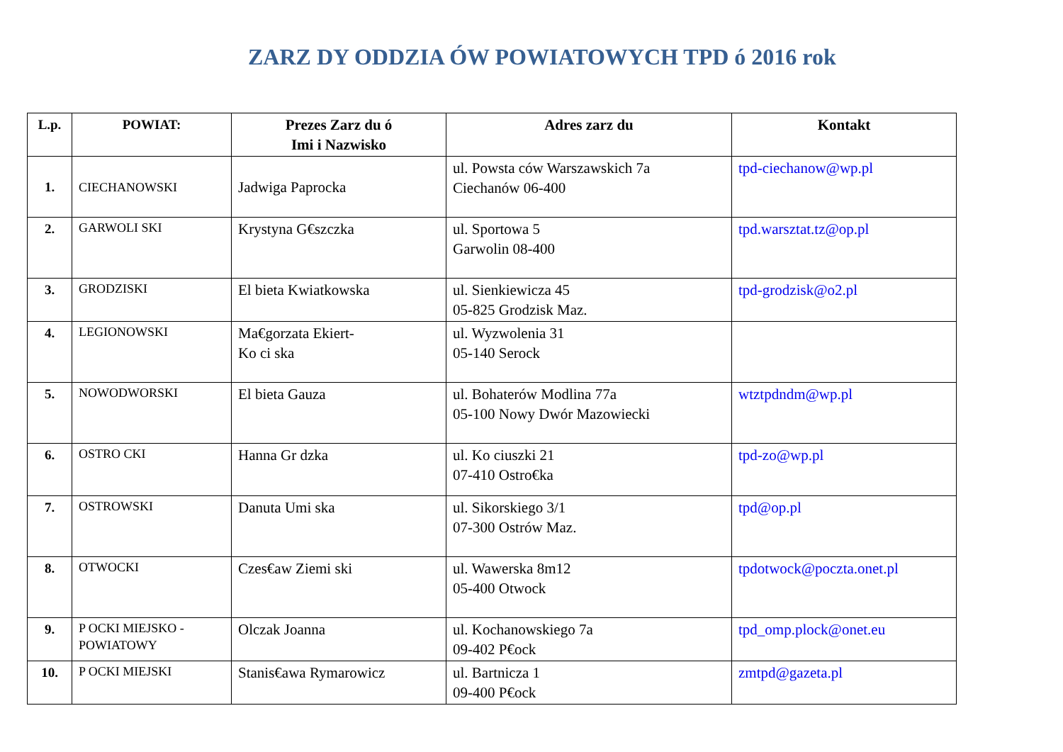ZARZ DY ODDZIA ÓW POWIATOWYCH TPD ó 2016 rok
| L.p. | POWIAT: | Prezes Zarz du ó Imi i Nazwisko | Adres zarz du | Kontakt |
| --- | --- | --- | --- | --- |
| 1. | CIECHANOWSKI | Jadwiga Paprocka | ul. Powsta ców Warszawskich 7a Ciechanów 06-400 | tpd-ciechanow@wp.pl |
| 2. | GARWOLI SKI | Krystyna G€szczka | ul. Sportowa 5 Garwolin 08-400 | tpd.warsztat.tz@op.pl |
| 3. | GRODZISKI | El bieta Kwiatkowska | ul. Sienkiewicza 45 05-825 Grodzisk Maz. | tpd-grodzisk@o2.pl |
| 4. | LEGIONOWSKI | Ma€gorzata Ekiert- Ko ci ska | ul. Wyzwolenia 31 05-140 Serock | |
| 5. | NOWODWORSKI | El bieta Gauza | ul. Bohaterów Modlina 77a 05-100 Nowy Dwór Mazowiecki | wtztpdndm@wp.pl |
| 6. | OSTRO CKI | Hanna Gr dzka | ul. Ko ciuszki 21 07-410 Ostro€ka | tpd-zo@wp.pl |
| 7. | OSTROWSKI | Danuta Umi ska | ul. Sikorskiego 3/1 07-300 Ostrów Maz. | tpd@op.pl |
| 8. | OTWOCKI | Czes€aw Ziemi ski | ul. Wawerska 8m12 05-400 Otwock | tpdotwock@poczta.onet.pl |
| 9. | P OCKI MIEJSKO - POWIATOWY | Olczak Joanna | ul. Kochanowskiego 7a 09-402 P€ock | tpd_omp.plock@onet.eu |
| 10. | P OCKI MIEJSKI | Stanis€awa Rymarowicz | ul. Bartnicza 1 09-400 P€ock | zmtpd@gazeta.pl |